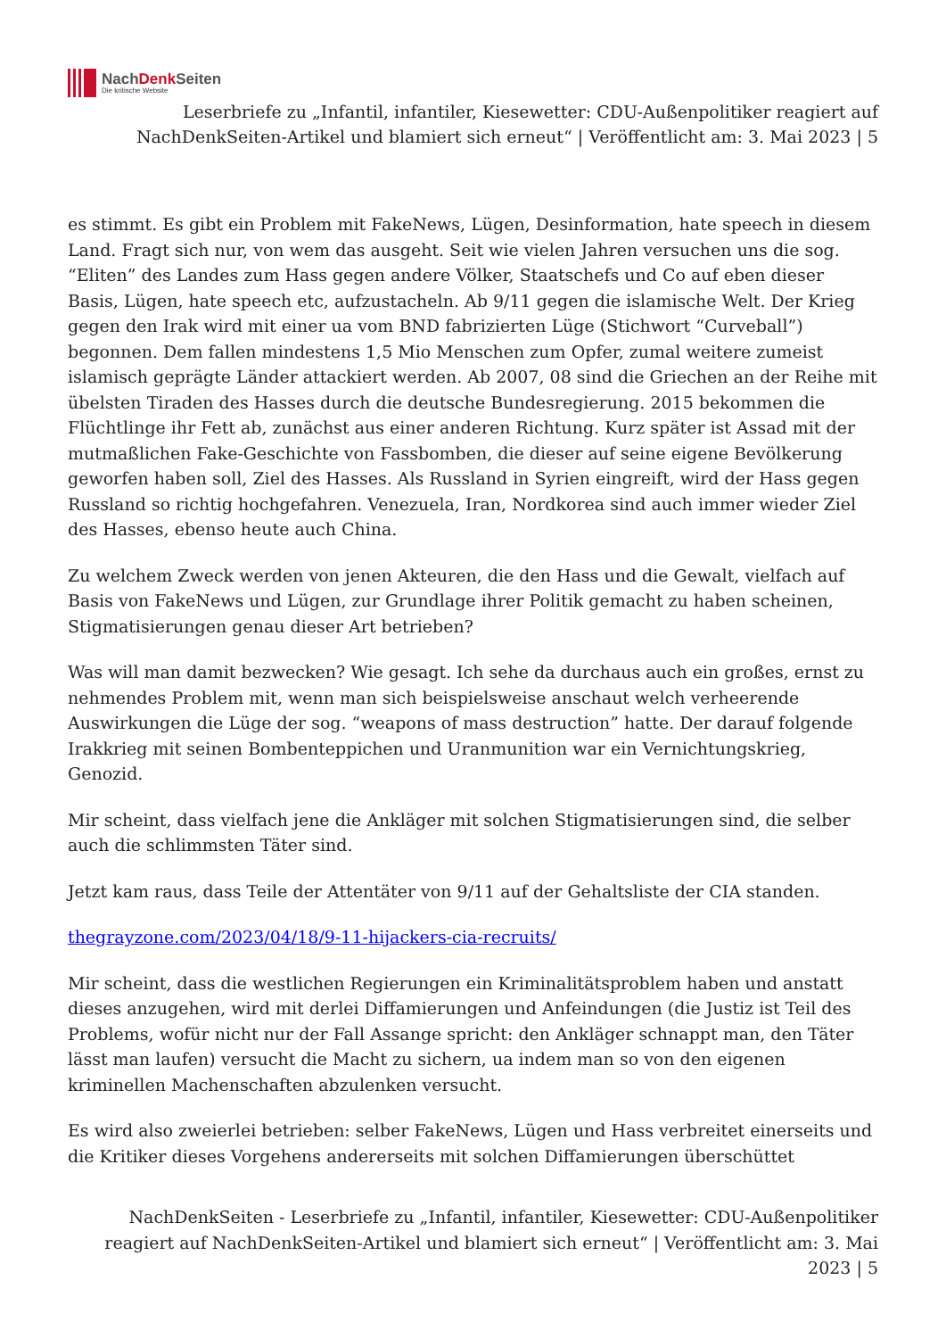NachDenk Seiten
Die kritische Website
Leserbriefe zu „Infantil, infantiler, Kiesewetter: CDU-Außenpolitiker reagiert auf NachDenkSeiten-Artikel und blamiert sich erneut“ | Veröffentlicht am: 3. Mai 2023 | 5
es stimmt. Es gibt ein Problem mit FakeNews, Lügen, Desinformation, hate speech in diesem Land. Fragt sich nur, von wem das ausgeht. Seit wie vielen Jahren versuchen uns die sog. “Eliten” des Landes zum Hass gegen andere Völker, Staatschefs und Co auf eben dieser Basis, Lügen, hate speech etc, aufzustacheln. Ab 9/11 gegen die islamische Welt. Der Krieg gegen den Irak wird mit einer ua vom BND fabrizierten Lüge (Stichwort “Curveball”) begonnen. Dem fallen mindestens 1,5 Mio Menschen zum Opfer, zumal weitere zumeist islamisch geprägte Länder attackiert werden. Ab 2007, 08 sind die Griechen an der Reihe mit übelsten Tiraden des Hasses durch die deutsche Bundesregierung. 2015 bekommen die Flüchtlinge ihr Fett ab, zunächst aus einer anderen Richtung. Kurz später ist Assad mit der mutmaßlichen Fake-Geschichte von Fassbomben, die dieser auf seine eigene Bevölkerung geworfen haben soll, Ziel des Hasses. Als Russland in Syrien eingreift, wird der Hass gegen Russland so richtig hochgefahren. Venezuela, Iran, Nordkorea sind auch immer wieder Ziel des Hasses, ebenso heute auch China.
Zu welchem Zweck werden von jenen Akteuren, die den Hass und die Gewalt, vielfach auf Basis von FakeNews und Lügen, zur Grundlage ihrer Politik gemacht zu haben scheinen, Stigmatisierungen genau dieser Art betrieben?
Was will man damit bezwecken? Wie gesagt. Ich sehe da durchaus auch ein großes, ernst zu nehmendes Problem mit, wenn man sich beispielsweise anschaut welch verheerende Auswirkungen die Lüge der sog. “weapons of mass destruction” hatte. Der darauf folgende Irakkrieg mit seinen Bombenteppichen und Uranmunition war ein Vernichtungskrieg, Genozid.
Mir scheint, dass vielfach jene die Ankläger mit solchen Stigmatisierungen sind, die selber auch die schlimmsten Täter sind.
Jetzt kam raus, dass Teile der Attentäter von 9/11 auf der Gehaltsliste der CIA standen.
thegrayzone.com/2023/04/18/9-11-hijackers-cia-recruits/
Mir scheint, dass die westlichen Regierungen ein Kriminalitätsproblem haben und anstatt dieses anzugehen, wird mit derlei Diffamierungen und Anfeindungen (die Justiz ist Teil des Problems, wofür nicht nur der Fall Assange spricht: den Ankläger schnappt man, den Täter lässt man laufen) versucht die Macht zu sichern, ua indem man so von den eigenen kriminellen Machenschaften abzulenken versucht.
Es wird also zweierlei betrieben: selber FakeNews, Lügen und Hass verbreitet einerseits und die Kritiker dieses Vorgehens andererseits mit solchen Diffamierungen überschüttet
NachDenkSeiten - Leserbriefe zu „Infantil, infantiler, Kiesewetter: CDU-Außenpolitiker reagiert auf NachDenkSeiten-Artikel und blamiert sich erneut“ | Veröffentlicht am: 3. Mai 2023 | 5